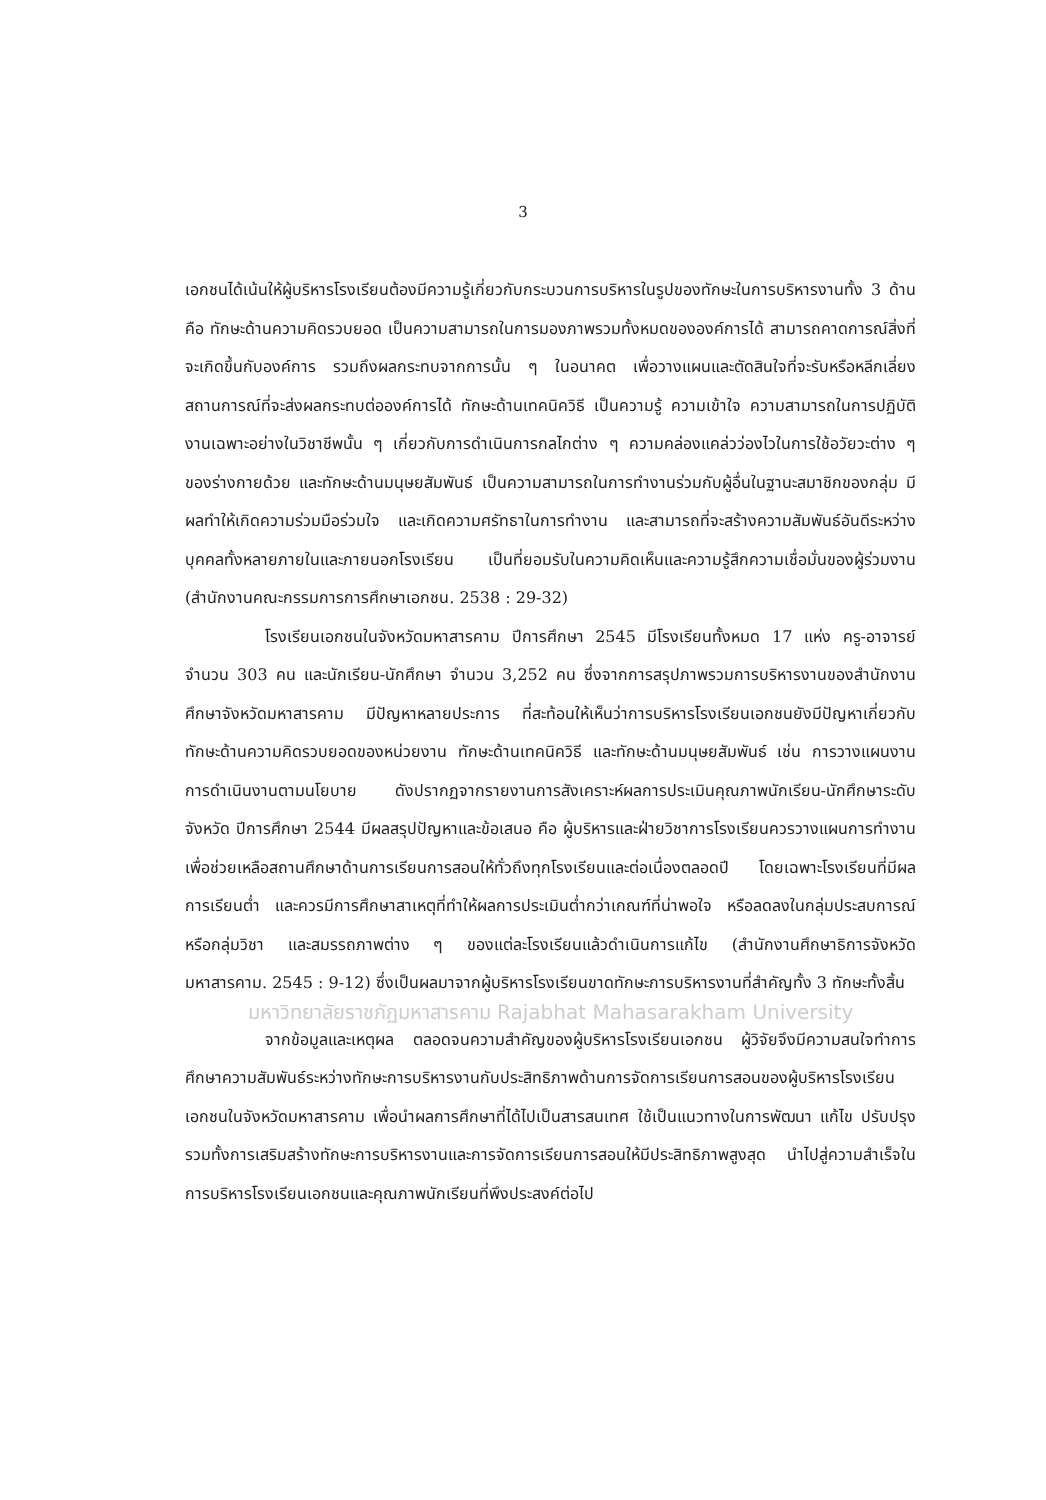3
เอกชนได้เน้นให้ผู้บริหารโรงเรียนต้องมีความรู้เกี่ยวกับกระบวนการบริหารในรูปของทักษะในการบริหารงานทั้ง 3 ด้าน คือ ทักษะด้านความคิดรวบยอด เป็นความสามารถในการมองภาพรวมทั้งหมดขององค์การได้ สามารถคาดการณ์สิ่งที่จะเกิดขึ้นกับองค์การ รวมถึงผลกระทบจากการนั้น ๆ ในอนาคต เพื่อวางแผนและตัดสินใจที่จะรับหรือหลีกเลี่ยงสถานการณ์ที่จะส่งผลกระทบต่อองค์การได้ ทักษะด้านเทคนิควิธี เป็นความรู้ ความเข้าใจ ความสามารถในการปฏิบัติงานเฉพาะอย่างในวิชาชีพนั้น ๆ เกี่ยวกับการดำเนินการกลไกต่าง ๆ ความคล่องแคล่วว่องไวในการใช้อวัยวะต่าง ๆ ของร่างกายด้วย และทักษะด้านมนุษยสัมพันธ์ เป็นความสามารถในการทำงานร่วมกับผู้อื่นในฐานะสมาชิกของกลุ่ม มีผลทำให้เกิดความร่วมมือร่วมใจ และเกิดความศรัทธาในการทำงาน และสามารถที่จะสร้างความสัมพันธ์อันดีระหว่างบุคคลทั้งหลายภายในและภายนอกโรงเรียน เป็นที่ยอมรับในความคิดเห็นและความรู้สึกความเชื่อมั่นของผู้ร่วมงาน (สำนักงานคณะกรรมการการศึกษาเอกชน. 2538 : 29-32)
โรงเรียนเอกชนในจังหวัดมหาสารคาม ปีการศึกษา 2545 มีโรงเรียนทั้งหมด 17 แห่ง ครู-อาจารย์ จำนวน 303 คน และนักเรียน-นักศึกษา จำนวน 3,252 คน ซึ่งจากการสรุปภาพรวมการบริหารงานของสำนักงานศึกษาจังหวัดมหาสารคาม มีปัญหาหลายประการ ที่สะท้อนให้เห็นว่าการบริหารโรงเรียนเอกชนยังมีปัญหาเกี่ยวกับทักษะด้านความคิดรวบยอดของหน่วยงาน ทักษะด้านเทคนิควิธี และทักษะด้านมนุษยสัมพันธ์ เช่น การวางแผนงาน การดำเนินงานตามนโยบาย ดังปรากฏจากรายงานการสังเคราะห์ผลการประเมินคุณภาพนักเรียน-นักศึกษาระดับจังหวัด ปีการศึกษา 2544 มีผลสรุปปัญหาและข้อเสนอ คือ ผู้บริหารและฝ่ายวิชาการโรงเรียนควรวางแผนการทำงานเพื่อช่วยเหลือสถานศึกษาด้านการเรียนการสอนให้ทั่วถึงทุกโรงเรียนและต่อเนื่องตลอดปี โดยเฉพาะโรงเรียนที่มีผลการเรียนต่ำ และควรมีการศึกษาสาเหตุที่ทำให้ผลการประเมินต่ำกว่าเกณฑ์ที่น่าพอใจ หรือลดลงในกลุ่มประสบการณ์หรือกลุ่มวิชา และสมรรถภาพต่าง ๆ ของแต่ละโรงเรียนแล้วดำเนินการแก้ไข (สำนักงานศึกษาธิการจังหวัดมหาสารคาม. 2545 : 9-12) ซึ่งเป็นผลมาจากผู้บริหารโรงเรียนขาดทักษะการบริหารงานที่สำคัญทั้ง 3 ทักษะทั้งสิ้น
มหาวิทยาลัยราชภัฏมหาสารคาม Rajabhat Mahasarakham University
จากข้อมูลและเหตุผล ตลอดจนความสำคัญของผู้บริหารโรงเรียนเอกชน ผู้วิจัยจึงมีความสนใจทำการศึกษาความสัมพันธ์ระหว่างทักษะการบริหารงานกับประสิทธิภาพด้านการจัดการเรียนการสอนของผู้บริหารโรงเรียนเอกชนในจังหวัดมหาสารคาม เพื่อนำผลการศึกษาที่ได้ไปเป็นสารสนเทศ ใช้เป็นแนวทางในการพัฒนา แก้ไข ปรับปรุง รวมทั้งการเสริมสร้างทักษะการบริหารงานและการจัดการเรียนการสอนให้มีประสิทธิภาพสูงสุด นำไปสู่ความสำเร็จในการบริหารโรงเรียนเอกชนและคุณภาพนักเรียนที่พึงประสงค์ต่อไป